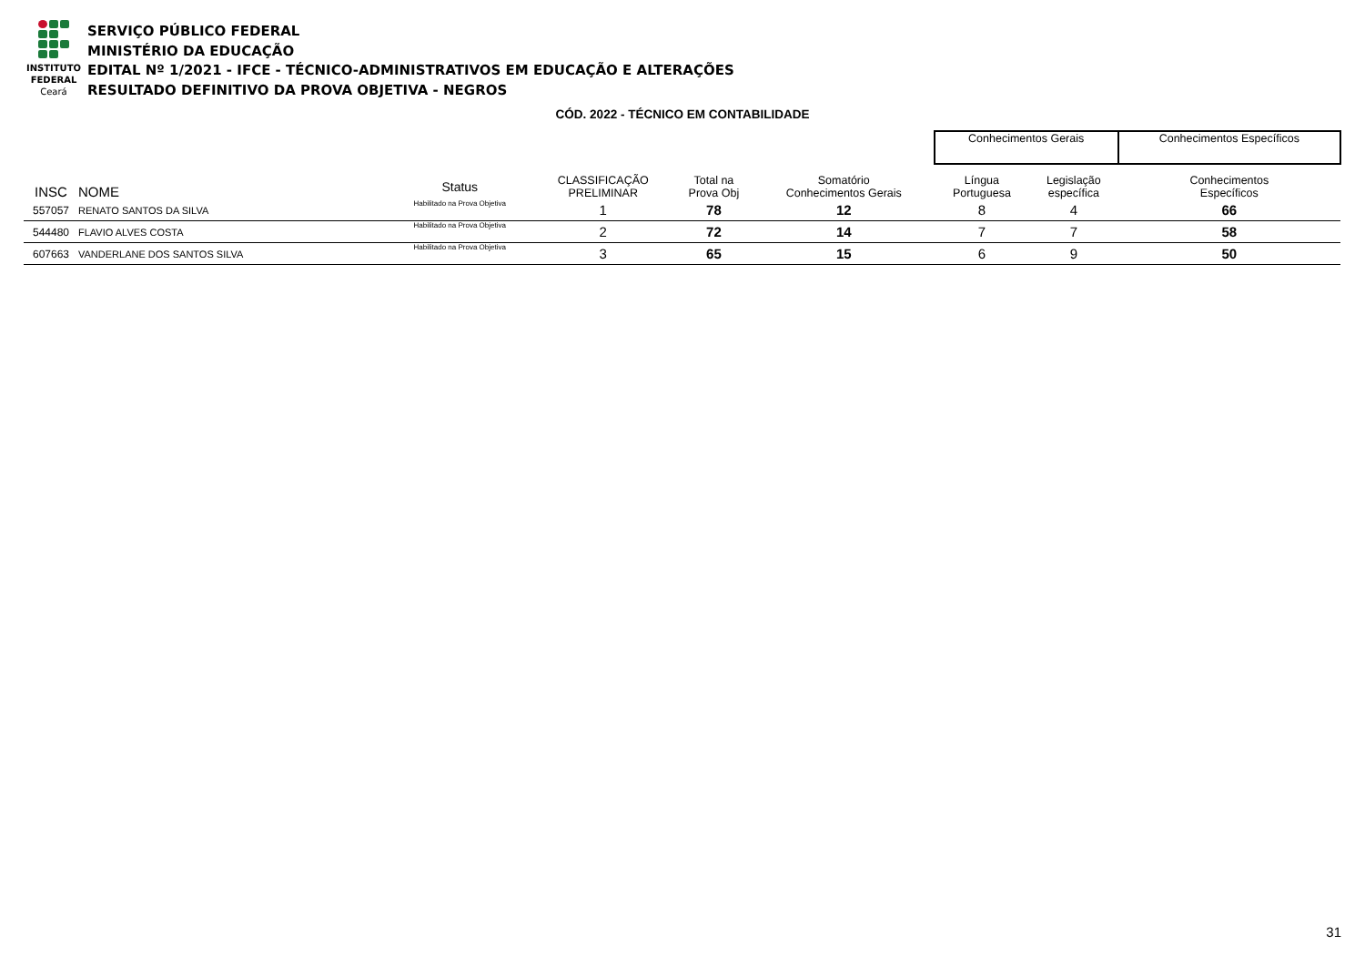INSTITUTO
FEDERAL
Ceará
SERVIÇO PÚBLICO FEDERAL
MINISTÉRIO DA EDUCAÇÃO
EDITAL Nº 1/2021 - IFCE - TÉCNICO-ADMINISTRATIVOS EM EDUCAÇÃO E ALTERAÇÕES
RESULTADO DEFINITIVO DA PROVA OBJETIVA - NEGROS
CÓD. 2022 - TÉCNICO EM CONTABILIDADE
| | | | | | | | Conhecimentos Gerais | | Conhecimentos Específicos |
| INSC | NOME | Status | CLASSIFICAÇÃO PRELIMINAR | Total na Prova Obj | Somatório Conhecimentos Gerais | | Língua Portuguesa | Legislação específica | Conhecimentos Específicos |
| 557057 | RENATO SANTOS DA SILVA | Habilitado na Prova Objetiva | 1 | 78 | 12 | | 8 | 4 | 66 |
| 544480 | FLAVIO ALVES COSTA | Habilitado na Prova Objetiva | 2 | 72 | 14 | | 7 | 7 | 58 |
| 607663 | VANDERLANE DOS SANTOS SILVA | Habilitado na Prova Objetiva | 3 | 65 | 15 | | 6 | 9 | 50 |
31